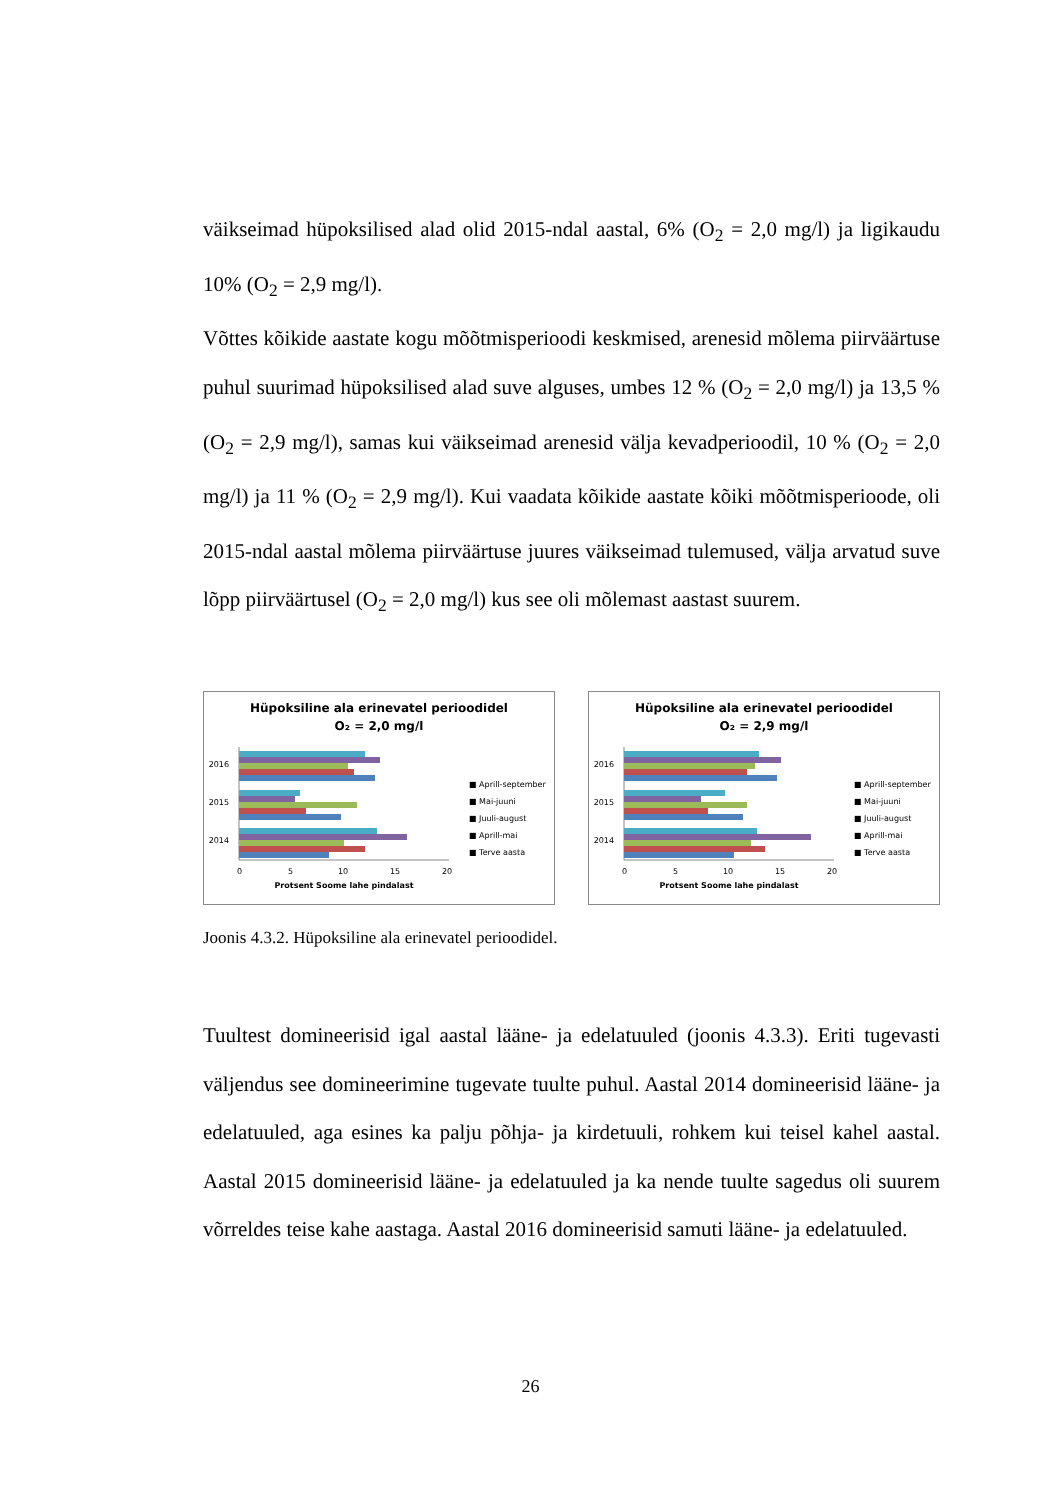väikseimad hüpoksilised alad olid 2015-ndal aastal, 6% (O<sub>2</sub> = 2,0 mg/l) ja ligikaudu 10% (O<sub>2</sub> = 2,9 mg/l).
Võttes kõikide aastate kogu mõõtmisperioodi keskmised, arenesid mõlema piirväärtuse puhul suurimad hüpoksilised alad suve alguses, umbes 12 % (O<sub>2</sub> = 2,0 mg/l) ja 13,5 % (O<sub>2</sub> = 2,9 mg/l), samas kui väikseimad arenesid välja kevadperioodil, 10 % (O<sub>2</sub> = 2,0 mg/l) ja 11 % (O<sub>2</sub> = 2,9 mg/l). Kui vaadata kõikide aastate kõiki mõõtmisperioode, oli 2015-ndal aastal mõlema piirväärtuse juures väikseimad tulemused, välja arvatud suve lõpp piirväärtusel (O<sub>2</sub> = 2,0 mg/l) kus see oli mõlemast aastast suurem.
Hüpoksiline ala erinevatel perioodidel
O₂ = 2,0 mg/l
2016
2015
2014
0
5
10
15
20
Protsent Soome lahe pindalast
■ Aprill-september
■ Mai-juuni
■ Juuli-august
■ Aprill-mai
■ Terve aasta
Hüpoksiline ala erinevatel perioodidel
O₂ = 2,9 mg/l
2016
2015
2014
0
5
10
15
20
Protsent Soome lahe pindalast
■ Aprill-september
■ Mai-juuni
■ Juuli-august
■ Aprill-mai
■ Terve aasta
Joonis 4.3.2. Hüpoksiline ala erinevatel perioodidel.
Tuultest domineerisid igal aastal lääne- ja edelatuuled (joonis 4.3.3). Eriti tugevasti väljendus see domineerimine tugevate tuulte puhul. Aastal 2014 domineerisid lääne- ja edelatuuled, aga esines ka palju põhja- ja kirdetuuli, rohkem kui teisel kahel aastal. Aastal 2015 domineerisid lääne- ja edelatuuled ja ka nende tuulte sagedus oli suurem võrreldes teise kahe aastaga. Aastal 2016 domineerisid samuti lääne- ja edelatuuled.
26